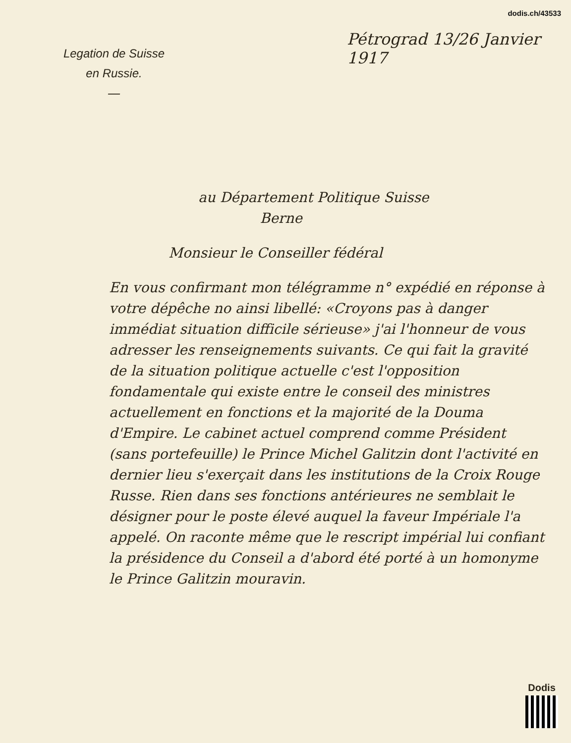dodis.ch/43533
Legation de Suisse
en Russie.
—
Pétrograd 13/26 Janvier 1917
au Département Politique Suisse
Berne
Monsieur le Conseiller fédéral
En vous confirmant mon télégramme n° expédié en réponse à votre dépêche no ainsi libellé: «Croyons pas à danger immédiat situation difficile sérieuse» j'ai l'honneur de vous adresser les renseignements suivants. Ce qui fait la gravité de la situation politique actuelle c'est l'opposition fondamentale qui existe entre le conseil des ministres actuellement en fonctions et la majorité de la Douma d'Empire. Le cabinet actuel comprend comme Président (sans portefeuille) le Prince Michel Galitzin dont l'activité en dernier lieu s'exerçait dans les institutions de la Croix Rouge Russe. Rien dans ses fonctions antérieures ne semblait le désigner pour le poste élevé auquel la faveur Impériale l'a appelé. On raconte même que le rescript impérial lui confiant la présidence du Conseil a d'abord été porté à un homonyme le Prince Galitzin mouravin.
Dodis